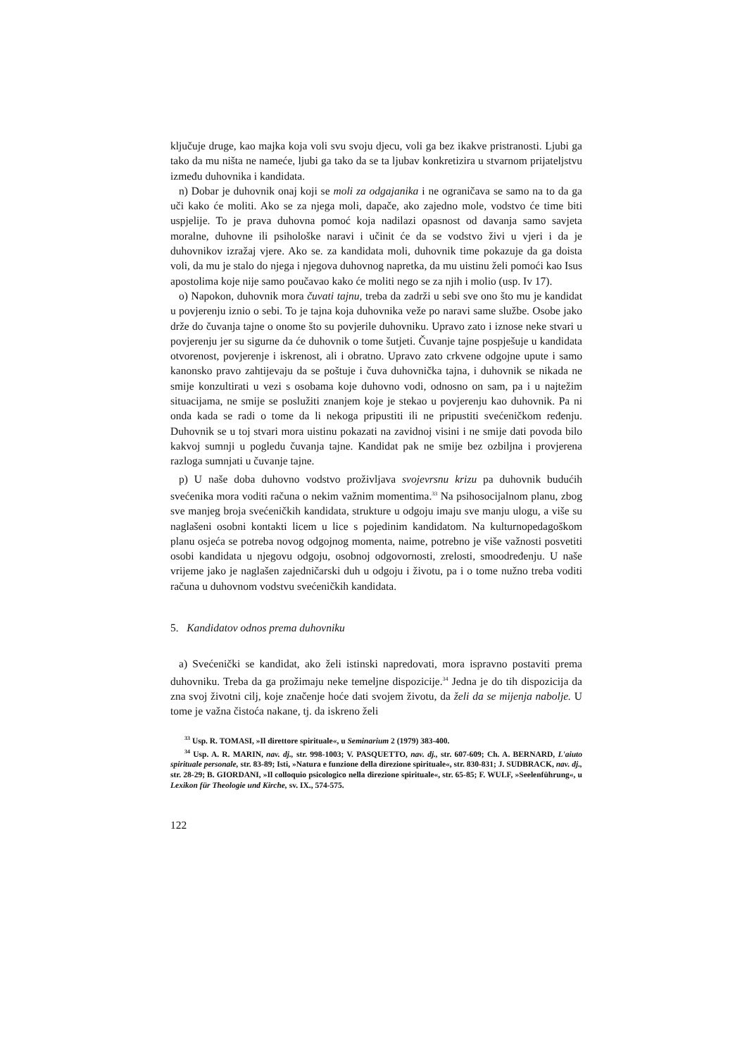ključuje druge, kao majka koja voli svu svoju djecu, voli ga bez ikakve pristranosti. Ljubi ga tako da mu ništa ne nameće, ljubi ga tako da se ta ljubav konkretizira u stvarnom prijateljstvu između duhovnika i kandidata.
n) Dobar je duhovnik onaj koji se moli za odgajanika i ne ograničava se samo na to da ga uči kako će moliti. Ako se za njega moli, dapače, ako zajedno mole, vodstvo će time biti uspjelije. To je prava duhovna pomoć koja nadilazi opasnost od davanja samo savjeta moralne, duhovne ili psihološke naravi i učinit će da se vodstvo živi u vjeri i da je duhovnikov izražaj vjere. Ako se. za kandidata moli, duhovnik time pokazuje da ga doista voli, da mu je stalo do njega i njegova duhovnog napretka, da mu uistinu želi pomoći kao Isus apostolima koje nije samo poučavao kako će moliti nego se za njih i molio (usp. Iv 17).
o) Napokon, duhovnik mora čuvati tajnu, treba da zadrži u sebi sve ono što mu je kandidat u povjerenju iznio o sebi. To je tajna koja duhovnika veže po naravi same službe. Osobe jako drže do čuvanja tajne o onome što su povjerile duhovniku. Upravo zato i iznose neke stvari u povjerenju jer su sigurne da će duhovnik o tome šutjeti. Čuvanje tajne pospješuje u kandidata otvorenost, povjerenje i iskrenost, ali i obratno. Upravo zato crkvene odgojne upute i samo kanonsko pravo zahtijevaju da se poštuje i čuva duhovnička tajna, i duhovnik se nikada ne smije konzultirati u vezi s osobama koje duhovno vodi, odnosno on sam, pa i u najtežim situacijama, ne smije se poslužiti znanjem koje je stekao u povjerenju kao duhovnik. Pa ni onda kada se radi o tome da li nekoga pripustiti ili ne pripustiti svećeničkom ređenju. Duhovnik se u toj stvari mora uistinu pokazati na zavidnoj visini i ne smije dati povoda bilo kakvoj sumnji u pogledu čuvanja tajne. Kandidat pak ne smije bez ozbiljna i provjerena razloga sumnjati u čuvanje tajne.
p) U naše doba duhovno vodstvo proživljava svojevrsnu krizu pa duhovnik budućih svećenika mora voditi računa o nekim važnim momentima.<sup>33</sup> Na psihosocijalnom planu, zbog sve manjeg broja svećeničkih kandidata, strukture u odgoju imaju sve manju ulogu, a više su naglašeni osobni kontakti licem u lice s pojedinim kandidatom. Na kulturnopedagoškom planu osjeća se potreba novog odgojnog momenta, naime, potrebno je više važnosti posvetiti osobi kandidata u njegovu odgoju, osobnoj odgovornosti, zrelosti, smoodređenju. U naše vrijeme jako je naglašen zajedničarski duh u odgoju i životu, pa i o tome nužno treba voditi računa u duhovnom vodstvu svećeničkih kandidata.
5. Kandidatov odnos prema duhovniku
a) Svećenički se kandidat, ako želi istinski napredovati, mora ispravno postaviti prema duhovniku. Treba da ga prožimaju neke temeljne dispozicije.<sup>34</sup> Jedna je do tih dispozicija da zna svoj životni cilj, koje značenje hoće dati svojem životu, da želi da se mijenja nabolje. U tome je važna čistoća nakane, tj. da iskreno želi
<sup>33</sup> Usp. R. TOMASI, »Il direttore spirituale«, u Seminarium 2 (1979) 383-400.
<sup>34</sup> Usp. A. R. MARIN, nav. dj., str. 998-1003; V. PASQUETTO, nav. dj., str. 607-609; Ch. A. BERNARD, L'aiuto spirituale personale, str. 83-89; Isti, »Natura e funzione della direzione spirituale«, str. 830-831; J. SUDBRACK, nav. dj., str. 28-29; B. GIORDANI, »Il colloquio psicologico nella direzione spirituale«, str. 65-85; F. WULF, »Seelenführung«, u Lexikon für Theologie und Kirche, sv. IX., 574-575.
122